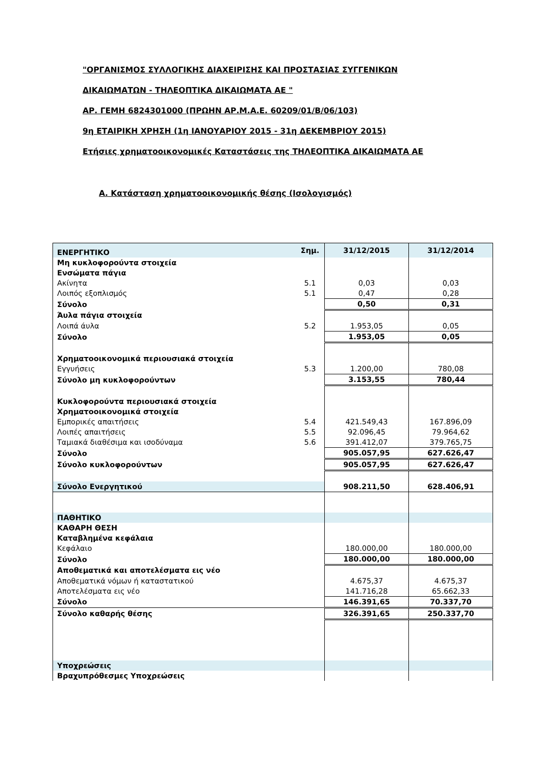"ΟΡΓΑΝΙΣΜΟΣ ΣΥΛΛΟΓΙΚΗΣ ΔΙΑΧΕΙΡΙΣΗΣ ΚΑΙ ΠΡΟΣΤΑΣΙΑΣ ΣΥΓΓΕΝΙΚΩΝ
ΔΙΚΑΙΩΜΑΤΩΝ - ΤΗΛΕΟΠΤΙΚΑ ΔΙΚΑΙΩΜΑΤΑ ΑΕ "
ΑΡ. ΓΕΜΗ 6824301000 (ΠΡΩΗΝ ΑΡ.Μ.Α.Ε. 60209/01/Β/06/103)
9η ΕΤΑΙΡΙΚΗ ΧΡΗΣΗ (1η ΙΑΝΟΥΑΡΙΟΥ 2015 - 31η ΔΕΚΕΜΒΡΙΟΥ 2015)
Ετήσιες χρηματοοικονομικές Καταστάσεις της ΤΗΛΕΟΠΤΙΚΑ ΔΙΚΑΙΩΜΑΤΑ ΑΕ
Α. Κατάσταση χρηματοοικονομικής θέσης (Ισολογισμός)
| ΕΝΕΡΓΗΤΙΚΟ | Σημ. | 31/12/2015 | 31/12/2014 |
| Μη κυκλοφορούντα στοιχεία | | | |
| Ενσώματα πάγια | | | |
| Ακίνητα | 5.1 | 0,03 | 0,03 |
| Λοιπός εξοπλισμός | 5.1 | 0,47 | 0,28 |
| Σύνολο | | 0,50 | 0,31 |
| Άυλα πάγια στοιχεία | | | |
| Λοιπά άυλα | 5.2 | 1.953,05 | 0,05 |
| Σύνολο | | 1.953,05 | 0,05 |
| Χρηματοοικονομικά περιουσιακά στοιχεία | | | |
| Εγγυήσεις | 5.3 | 1.200,00 | 780,08 |
| Σύνολο μη κυκλοφορούντων | | 3.153,55 | 780,44 |
| Κυκλοφορούντα περιουσιακά στοιχεία | | | |
| Χρηματοοικονομικά στοιχεία | | | |
| Εμπορικές απαιτήσεις | 5.4 | 421.549,43 | 167.896,09 |
| Λοιπές απαιτήσεις | 5.5 | 92.096,45 | 79.964,62 |
| Ταμιακά διαθέσιμα και ισοδύναμα | 5.6 | 391.412,07 | 379.765,75 |
| Σύνολο | | 905.057,95 | 627.626,47 |
| Σύνολο κυκλοφορούντων | | 905.057,95 | 627.626,47 |
| Σύνολο Ενεργητικού | | 908.211,50 | 628.406,91 |
| ΠΑΘΗΤΙΚΟ | | | |
| ΚΑΘΑΡΗ ΘΕΣΗ | | | |
| Καταβλημένα κεφάλαια | | | |
| Κεφάλαιο | | 180.000,00 | 180.000,00 |
| Σύνολο | | 180.000,00 | 180.000,00 |
| Αποθεματικά και αποτελέσματα εις νέο | | | |
| Αποθεματικά νόμων ή καταστατικού | | 4.675,37 | 4.675,37 |
| Αποτελέσματα εις νέο | | 141.716,28 | 65.662,33 |
| Σύνολο | | 146.391,65 | 70.337,70 |
| Σύνολο καθαρής θέσης | | 326.391,65 | 250.337,70 |
| Υποχρεώσεις | | | |
| Βραχυπρόθεσμες Υποχρεώσεις | | | |